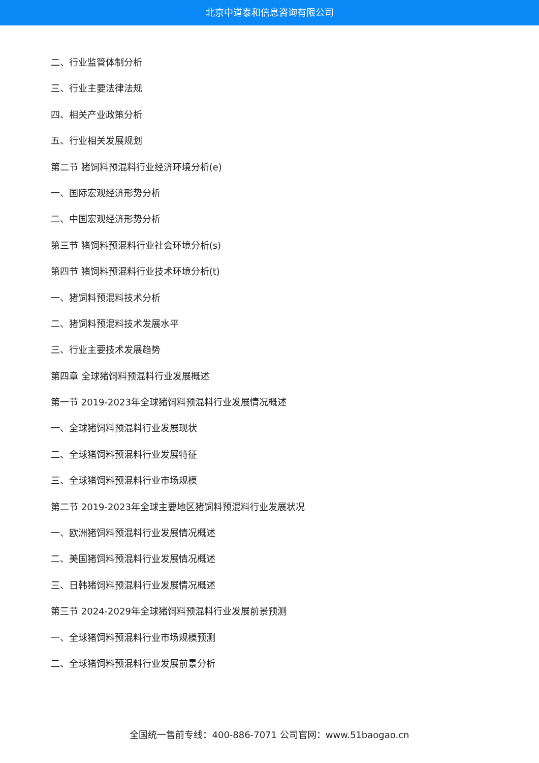北京中道泰和信息咨询有限公司
二、行业监管体制分析
三、行业主要法律法规
四、相关产业政策分析
五、行业相关发展规划
第二节 猪饲料预混料行业经济环境分析(e)
一、国际宏观经济形势分析
二、中国宏观经济形势分析
第三节 猪饲料预混料行业社会环境分析(s)
第四节 猪饲料预混料行业技术环境分析(t)
一、猪饲料预混料技术分析
二、猪饲料预混料技术发展水平
三、行业主要技术发展趋势
第四章 全球猪饲料预混料行业发展概述
第一节 2019-2023年全球猪饲料预混料行业发展情况概述
一、全球猪饲料预混料行业发展现状
二、全球猪饲料预混料行业发展特征
三、全球猪饲料预混料行业市场规模
第二节 2019-2023年全球主要地区猪饲料预混料行业发展状况
一、欧洲猪饲料预混料行业发展情况概述
二、美国猪饲料预混料行业发展情况概述
三、日韩猪饲料预混料行业发展情况概述
第三节 2024-2029年全球猪饲料预混料行业发展前景预测
一、全球猪饲料预混料行业市场规模预测
二、全球猪饲料预混料行业发展前景分析
全国统一售前专线：400-886-7071 公司官网：www.51baogao.cn